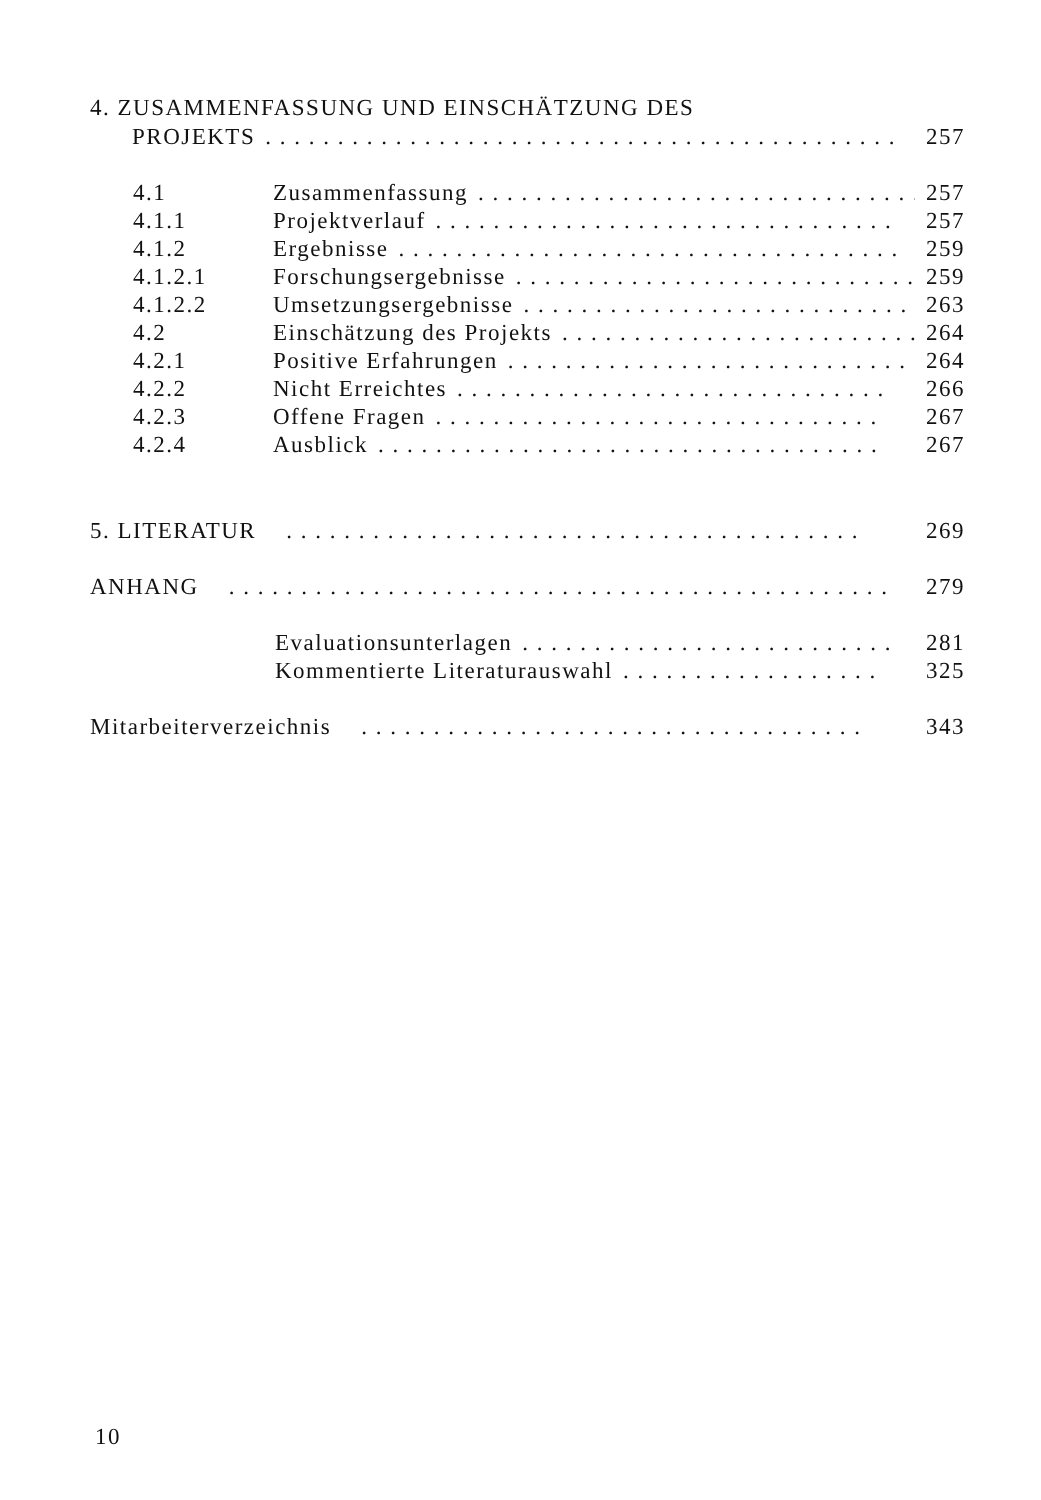4. ZUSAMMENFASSUNG UND EINSCHÄTZUNG DES
PROJEKTS. . . . . . . . . . . . . . . . . . . . . . . . . . . . . . . . . . . . . . . . . . . . 257
4.1 Zusammenfassung. . . . . . . . . . . . . . . . . . . . . . . . . . . . . . . . 257
4.1.1 Projektverlauf. . . . . . . . . . . . . . . . . . . . . . . . . . . . . . . . 257
4.1.2 Ergebnisse. . . . . . . . . . . . . . . . . . . . . . . . . . . . . . . . . . . 259
4.1.2.1 Forschungsergebnisse. . . . . . . . . . . . . . . . . . . . . . . . . . . . 259
4.1.2.2 Umsetzungsergebnisse. . . . . . . . . . . . . . . . . . . . . . . . . . . . 263
4.2 Einschätzung des Projekts. . . . . . . . . . . . . . . . . . . . . . . . . . 264
4.2.1 Positive Erfahrungen. . . . . . . . . . . . . . . . . . . . . . . . . . . . 264
4.2.2 Nicht Erreichtes. . . . . . . . . . . . . . . . . . . . . . . . . . . . . . 266
4.2.3 Offene Fragen. . . . . . . . . . . . . . . . . . . . . . . . . . . . . . . 267
4.2.4 Ausblick. . . . . . . . . . . . . . . . . . . . . . . . . . . . . . . . . . . 267
5. LITERATUR. . . . . . . . . . . . . . . . . . . . . . . . . . . . . . . . . . . . . . . . 269
ANHANG. . . . . . . . . . . . . . . . . . . . . . . . . . . . . . . . . . . . . . . . . . . . . . 279
Evaluationsunterlagen. . . . . . . . . . . . . . . . . . . . . . . . . . 281
Kommentierte Literaturauswahl. . . . . . . . . . . . . . . . . . 325
Mitarbeiterverzeichnis. . . . . . . . . . . . . . . . . . . . . . . . . . . . . . . . . . . 343
10